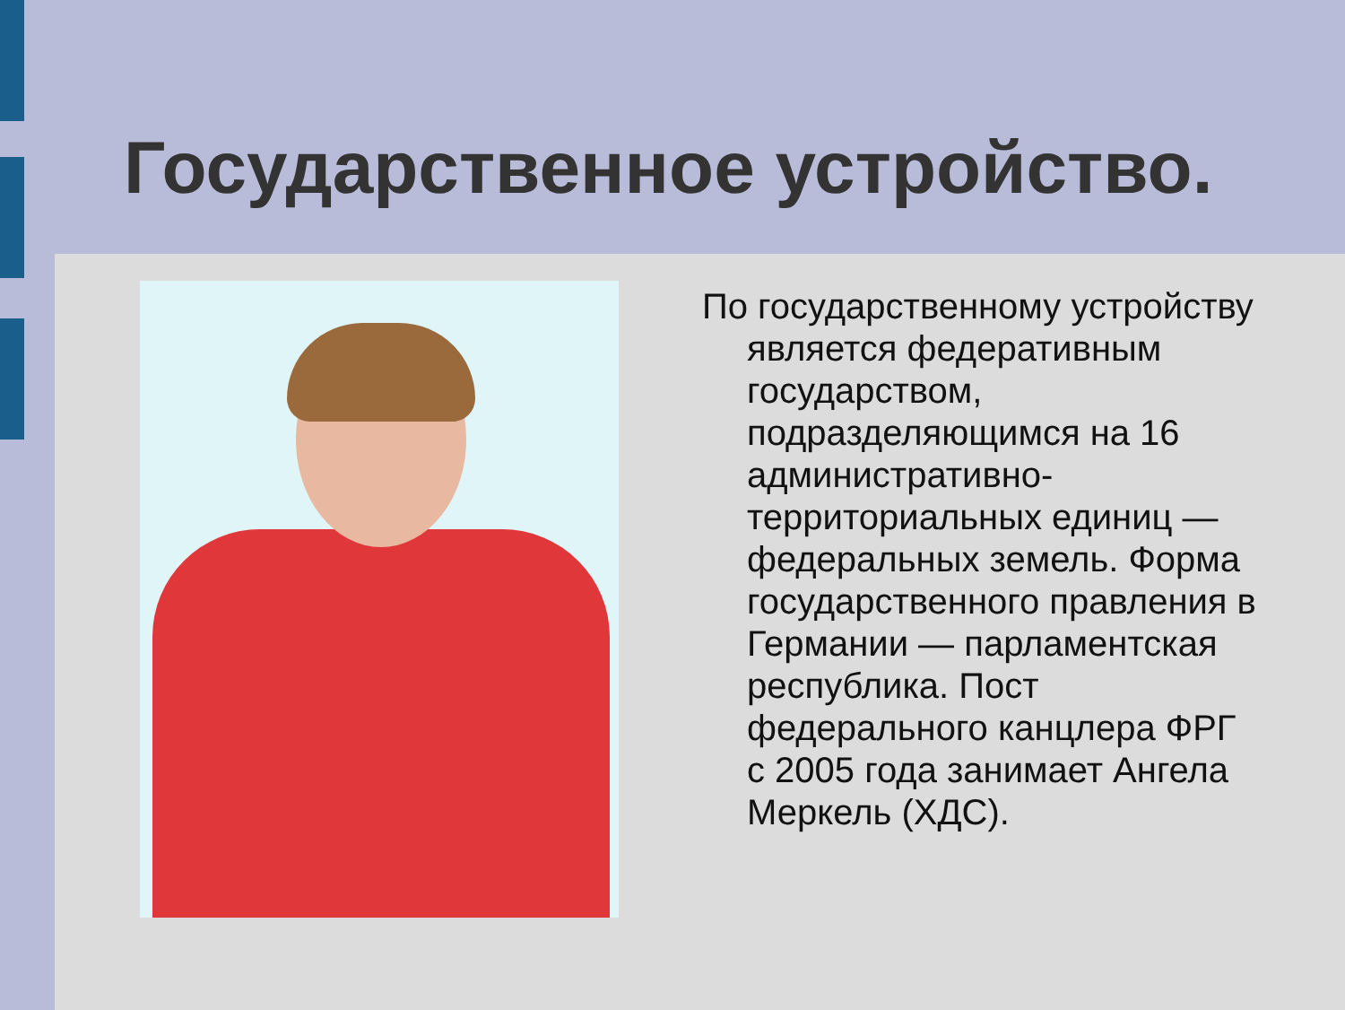Государственное устройство.
По государственному устройству является федеративным государством, подразделяющимся на 16 административно-территориальных единиц — федеральных земель. Форма государственного правления в Германии — парламентская республика. Пост федерального канцлера ФРГ с 2005 года занимает Ангела Меркель (ХДС).